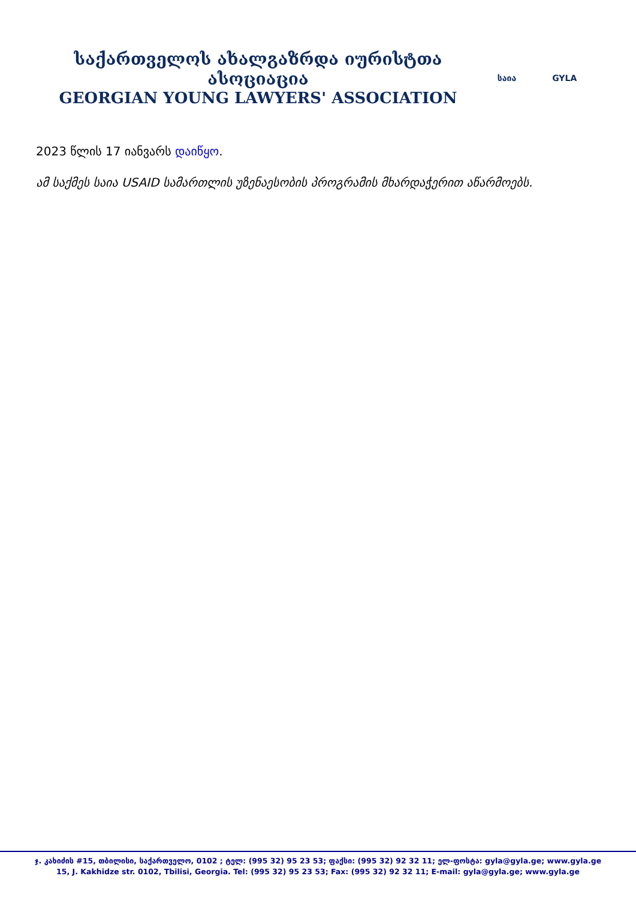საქართველოს ახალგაზრდა იურისტთა ასოციაცია
GEORGIAN YOUNG LAWYERS' ASSOCIATION
საია GYLA
2023 წლის 17 იანვარს დაიწყო.
ამ საქმეს საია USAID სამართლის უზენაესობის პროგრამის მხარდაჭერით აწარმოებს.
ჯ. კახიძის #15, თბილისი, საქართველო, 0102 ; ტელ: (995 32) 95 23 53; ფაქსი: (995 32) 92 32 11; ელ-ფოსტა: gyla@gyla.ge; www.gyla.ge
15, J. Kakhidze str. 0102, Tbilisi, Georgia. Tel: (995 32) 95 23 53; Fax: (995 32) 92 32 11; E-mail: gyla@gyla.ge; www.gyla.ge